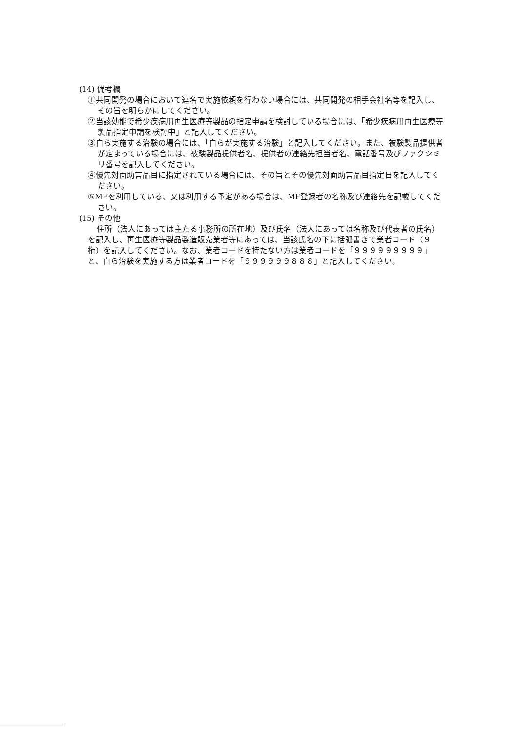(14) 備考欄
①共同開発の場合において連名で実施依頼を行わない場合には、共同開発の相手会社名等を記入し、その旨を明らかにしてください。
②当該効能で希少疾病用再生医療等製品の指定申請を検討している場合には、「希少疾病用再生医療等製品指定申請を検討中」と記入してください。
③自ら実施する治験の場合には、「自らが実施する治験」と記入してください。また、被験製品提供者が定まっている場合には、被験製品提供者名、提供者の連絡先担当者名、電話番号及びファクシミリ番号を記入してください。
④優先対面助言品目に指定されている場合には、その旨とその優先対面助言品目指定日を記入してください。
⑤MFを利用している、又は利用する予定がある場合は、MF登録者の名称及び連絡先を記載してください。
(15) その他
住所（法人にあっては主たる事務所の所在地）及び氏名（法人にあっては名称及び代表者の氏名）を記入し、再生医療等製品製造販売業者等にあっては、当該氏名の下に括弧書きで業者コード（９桁）を記入してください。なお、業者コードを持たない方は業者コードを「９９９９９９９９９」と、自ら治験を実施する方は業者コードを「９９９９９９８８８」と記入してください。